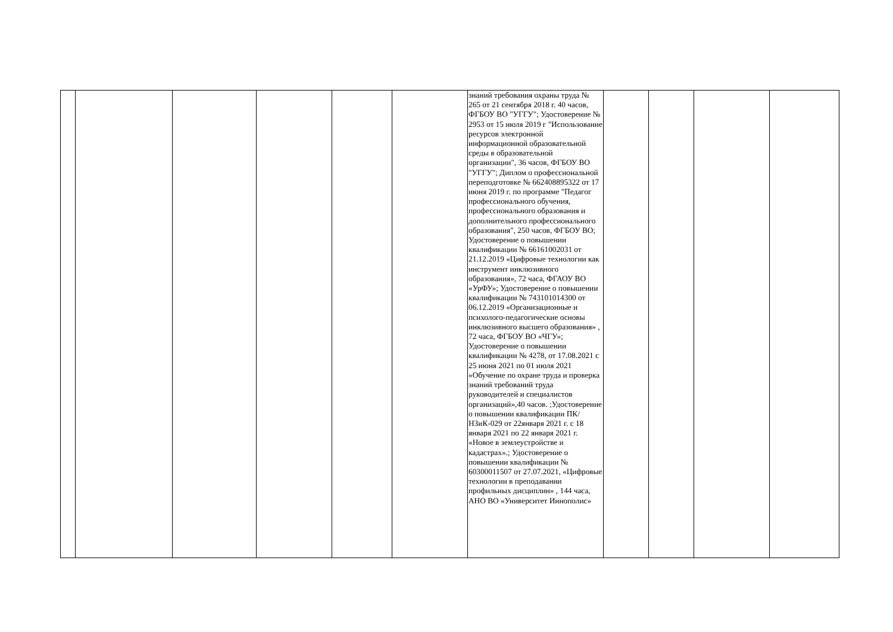| | | | | | | знаний требования охраны труда № 265 от 21 сентября 2018 г. 40 часов, ФГБОУ ВО "УГГУ"; Удостоверение № 2953 от 15 июля 2019 г "Использование ресурсов электронной информационной образовательной среды в образовательной организации", 36 часов, ФГБОУ ВО "УГГУ"; Диплом о профессиональной переподготовке № 662408895322 от 17 июня 2019 г. по программе "Педагог профессионального обучения, профессионального образования и дополнительного профессионального образования", 250 часов, ФГБОУ ВО; Удостоверение о повышении квалификации № 66161002031 от 21.12.2019 «Цифровые технологии как инструмент инклюзивного образования», 72 часа, ФГАОУ ВО «УрФУ»; Удостоверение о повышении квалификации № 743101014300 от 06.12.2019 «Организационные и психолого-педагогические основы инклюзивного высшего образования» , 72 часа, ФГБОУ ВО «ЧГУ»; Удостоверение о повышении квалификации № 4278, от 17.08.2021 с 25 июня 2021 по 01 июля 2021 «Обучение по охране труда и проверка знаний требований труда руководителей и специалистов организаций»,40 часов. ;Удостоверение о повышении квалификации ПК/НЗиК-029 от 22января 2021 г. с 18 января 2021 по 22 января 2021 г. «Новое в землеустройстве и кадастрах».; Удостоверение о повышении квалификации № 60300011507 от 27.07.2021, «Цифровые технологии в преподавании профильных дисциплин» , 144 часа, АНО ВО «Университет Иннополис» | | | | |